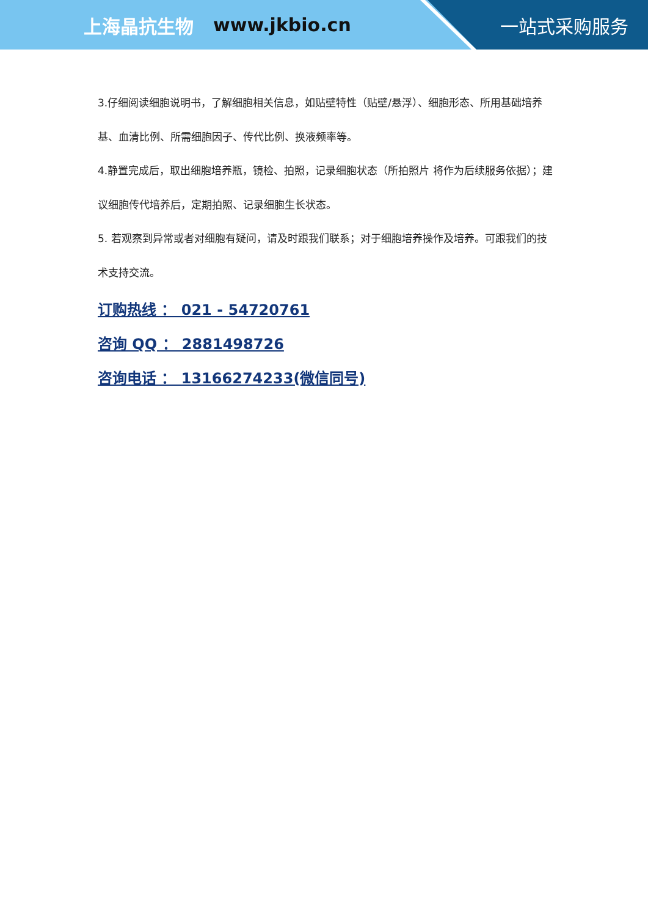上海晶抗生物 www.jkbio.cn 一站式采购服务
3.仔细阅读细胞说明书，了解细胞相关信息，如贴壁特性（贴壁/悬浮）、细胞形态、所用基础培养基、血清比例、所需细胞因子、传代比例、换液频率等。
4.静置完成后，取出细胞培养瓶，镜检、拍照，记录细胞状态（所拍照片 将作为后续服务依据）；建议细胞传代培养后，定期拍照、记录细胞生长状态。
5. 若观察到异常或者对细胞有疑问，请及时跟我们联系；对于细胞培养操作及培养。可跟我们的技术支持交流。
订购热线 ： 021 - 54720761
咨询 QQ ： 2881498726
咨询电话 ： 13166274233(微信同号)